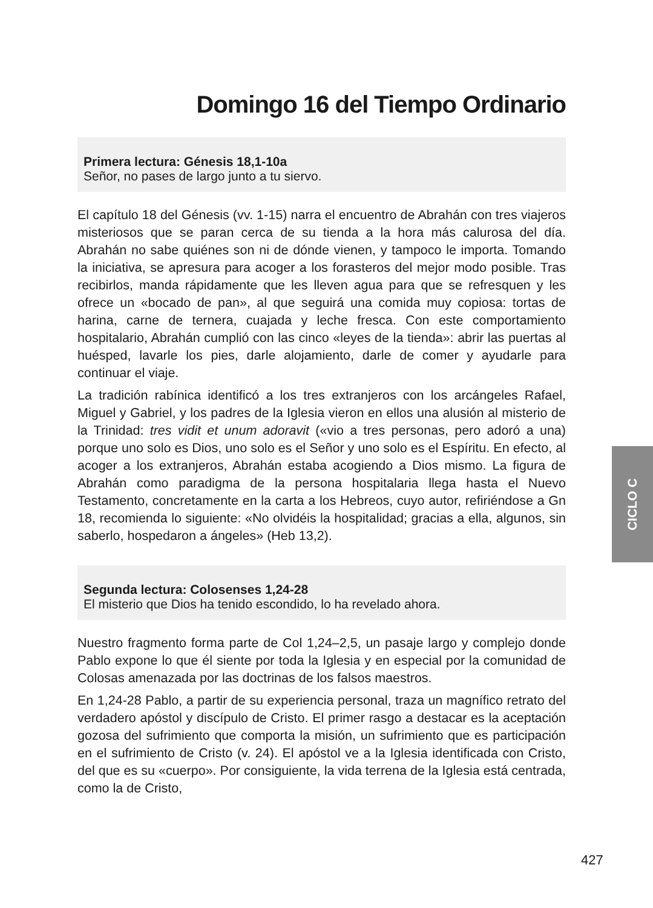Domingo 16 del Tiempo Ordinario
Primera lectura: Génesis 18,1-10a
Señor, no pases de largo junto a tu siervo.
El capítulo 18 del Génesis (vv. 1-15) narra el encuentro de Abrahán con tres viajeros misteriosos que se paran cerca de su tienda a la hora más calurosa del día. Abrahán no sabe quiénes son ni de dónde vienen, y tampoco le importa. Tomando la iniciativa, se apresura para acoger a los forasteros del mejor modo posible. Tras recibirlos, manda rápidamente que les lleven agua para que se refresquen y les ofrece un «bocado de pan», al que seguirá una comida muy copiosa: tortas de harina, carne de ternera, cuajada y leche fresca. Con este comportamiento hospitalario, Abrahán cumplió con las cinco «leyes de la tienda»: abrir las puertas al huésped, lavarle los pies, darle alojamiento, darle de comer y ayudarle para continuar el viaje.
La tradición rabínica identificó a los tres extranjeros con los arcángeles Rafael, Miguel y Gabriel, y los padres de la Iglesia vieron en ellos una alusión al misterio de la Trinidad: tres vidit et unum adoravit («vio a tres personas, pero adoró a una) porque uno solo es Dios, uno solo es el Señor y uno solo es el Espíritu. En efecto, al acoger a los extranjeros, Abrahán estaba acogiendo a Dios mismo. La figura de Abrahán como paradigma de la persona hospitalaria llega hasta el Nuevo Testamento, concretamente en la carta a los Hebreos, cuyo autor, refiriéndose a Gn 18, recomienda lo siguiente: «No olvidéis la hospitalidad; gracias a ella, algunos, sin saberlo, hospedaron a ángeles» (Heb 13,2).
Segunda lectura: Colosenses 1,24-28
El misterio que Dios ha tenido escondido, lo ha revelado ahora.
Nuestro fragmento forma parte de Col 1,24–2,5, un pasaje largo y complejo donde Pablo expone lo que él siente por toda la Iglesia y en especial por la comunidad de Colosas amenazada por las doctrinas de los falsos maestros.
En 1,24-28 Pablo, a partir de su experiencia personal, traza un magnífico retrato del verdadero apóstol y discípulo de Cristo. El primer rasgo a destacar es la aceptación gozosa del sufrimiento que comporta la misión, un sufrimiento que es participación en el sufrimiento de Cristo (v. 24). El apóstol ve a la Iglesia identificada con Cristo, del que es su «cuerpo». Por consiguiente, la vida terrena de la Iglesia está centrada, como la de Cristo,
CICLO C
427